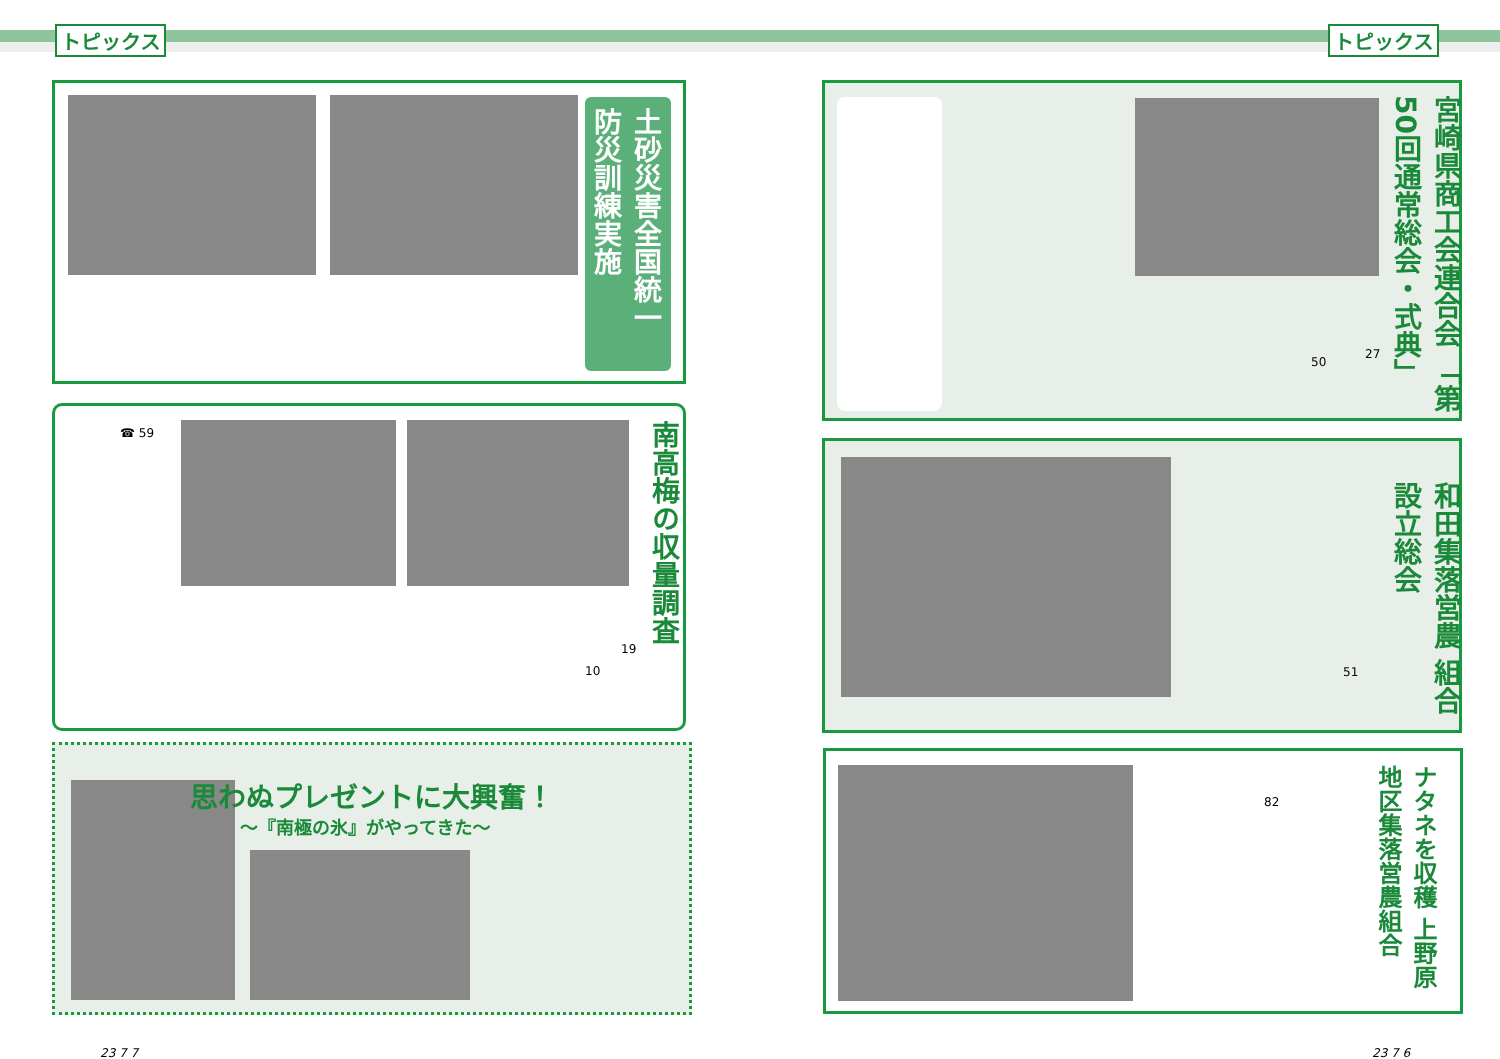トピックス トピックス
土砂災害全国統一 防災訓練実施
☎ 59
南高梅の収量調査
19
10
思わぬプレゼントに大興奮！
〜『南極の氷』がやってきた〜
宮崎県商工会連合会 「第50回通常総会・式典」
50
27
和田集落営農 組合設立総会
51
82
ナタネを収穫 上野原地区集落営農組合
23 7 7 23 7 6